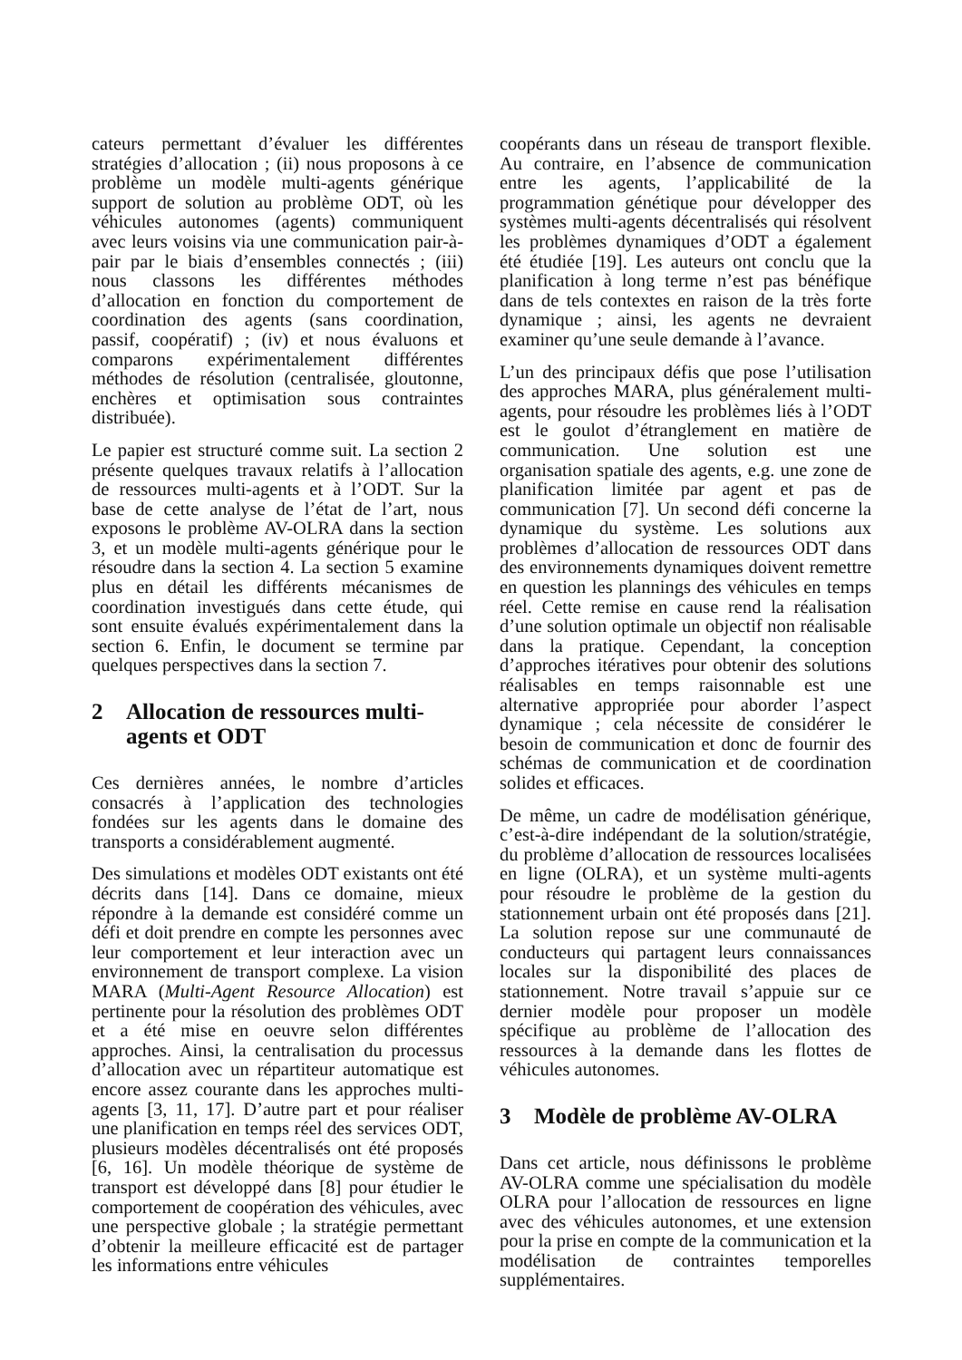cateurs permettant d’évaluer les différentes stratégies d’allocation ; (ii) nous proposons à ce problème un modèle multi-agents générique support de solution au problème ODT, où les véhicules autonomes (agents) communiquent avec leurs voisins via une communication pair-à-pair par le biais d’ensembles connectés ; (iii) nous classons les différentes méthodes d’allocation en fonction du comportement de coordination des agents (sans coordination, passif, coopératif) ; (iv) et nous évaluons et comparons expérimentalement différentes méthodes de résolution (centralisée, gloutonne, enchères et optimisation sous contraintes distribuée).
Le papier est structuré comme suit. La section 2 présente quelques travaux relatifs à l’allocation de ressources multi-agents et à l’ODT. Sur la base de cette analyse de l’état de l’art, nous exposons le problème AV-OLRA dans la section 3, et un modèle multi-agents générique pour le résoudre dans la section 4. La section 5 examine plus en détail les différents mécanismes de coordination investigués dans cette étude, qui sont ensuite évalués expérimentalement dans la section 6. Enfin, le document se termine par quelques perspectives dans la section 7.
2 Allocation de ressources multi-agents et ODT
Ces dernières années, le nombre d’articles consacrés à l’application des technologies fondées sur les agents dans le domaine des transports a considérablement augmenté.
Des simulations et modèles ODT existants ont été décrits dans [14]. Dans ce domaine, mieux répondre à la demande est considéré comme un défi et doit prendre en compte les personnes avec leur comportement et leur interaction avec un environnement de transport complexe. La vision MARA (Multi-Agent Resource Allocation) est pertinente pour la résolution des problèmes ODT et a été mise en oeuvre selon différentes approches. Ainsi, la centralisation du processus d’allocation avec un répartiteur automatique est encore assez courante dans les approches multi-agents [3, 11, 17]. D’autre part et pour réaliser une planification en temps réel des services ODT, plusieurs modèles décentralisés ont été proposés [6, 16]. Un modèle théorique de système de transport est développé dans [8] pour étudier le comportement de coopération des véhicules, avec une perspective globale ; la stratégie permettant d’obtenir la meilleure efficacité est de partager les informations entre véhicules
coopérants dans un réseau de transport flexible. Au contraire, en l’absence de communication entre les agents, l’applicabilité de la programmation génétique pour développer des systèmes multi-agents décentralisés qui résolvent les problèmes dynamiques d’ODT a également été étudiée [19]. Les auteurs ont conclu que la planification à long terme n’est pas bénéfique dans de tels contextes en raison de la très forte dynamique ; ainsi, les agents ne devraient examiner qu’une seule demande à l’avance.
L’un des principaux défis que pose l’utilisation des approches MARA, plus généralement multi-agents, pour résoudre les problèmes liés à l’ODT est le goulot d’étranglement en matière de communication. Une solution est une organisation spatiale des agents, e.g. une zone de planification limitée par agent et pas de communication [7]. Un second défi concerne la dynamique du système. Les solutions aux problèmes d’allocation de ressources ODT dans des environnements dynamiques doivent remettre en question les plannings des véhicules en temps réel. Cette remise en cause rend la réalisation d’une solution optimale un objectif non réalisable dans la pratique. Cependant, la conception d’approches itératives pour obtenir des solutions réalisables en temps raisonnable est une alternative appropriée pour aborder l’aspect dynamique ; cela nécessite de considérer le besoin de communication et donc de fournir des schémas de communication et de coordination solides et efficaces.
De même, un cadre de modélisation générique, c’est-à-dire indépendant de la solution/stratégie, du problème d’allocation de ressources localisées en ligne (OLRA), et un système multi-agents pour résoudre le problème de la gestion du stationnement urbain ont été proposés dans [21]. La solution repose sur une communauté de conducteurs qui partagent leurs connaissances locales sur la disponibilité des places de stationnement. Notre travail s’appuie sur ce dernier modèle pour proposer un modèle spécifique au problème de l’allocation des ressources à la demande dans les flottes de véhicules autonomes.
3 Modèle de problème AV-OLRA
Dans cet article, nous définissons le problème AV-OLRA comme une spécialisation du modèle OLRA pour l’allocation de ressources en ligne avec des véhicules autonomes, et une extension pour la prise en compte de la communication et la modélisation de contraintes temporelles supplémentaires.